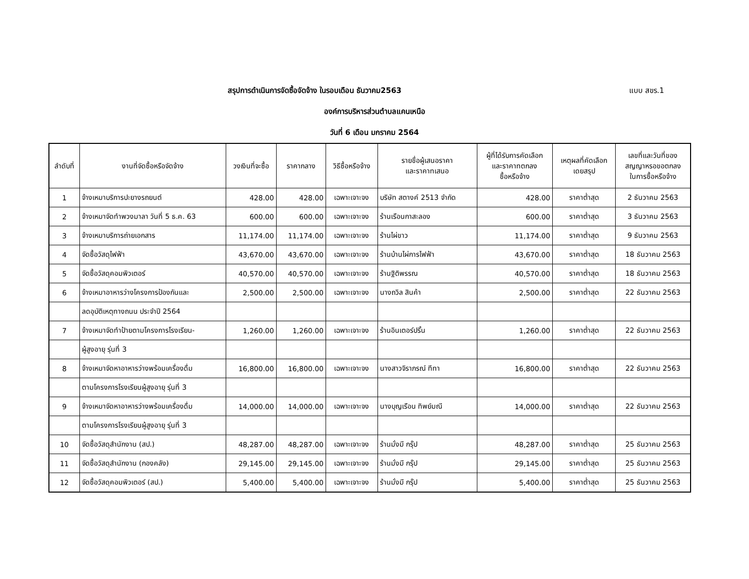สรุปการดำเนินการจัดซื้อจัดจ้าง ในรอบเดือน ธันวาคม2563 แบบ สขร.1
องค์การบริหารส่วนตำบลแคนเหนือ
วันที่ 6 เดือน มกราคม 2564
| ลำดับที่ | งานที่จัดซื้อหรือจัดจ้าง | วงเงินที่จะซื้อ | ราคากลาง | วิธีซื้อหรือจ้าง | รายชื่อผู้เสนอราคา และราคาทเสนอ | ผู้ที่ได้รับการคัดเลือก และราคาทตกลง ซื้อหรือจ้าง | เหตุผลที่คัดเลือก เดยสรุป | เลขที่และวันที่ของ สญญาหรอขอตกลง ในการซื้อหรือจ้าง |
| --- | --- | --- | --- | --- | --- | --- | --- | --- |
| 1 | จ้างเหมาบริการปะยางรถยนต์ | 428.00 | 428.00 | เฉพาะเจาะจง | บริษัท สตางค์ 2513 จำกัด | 428.00 | ราคาต่ำสุด | 2 ธันวาคม 2563 |
| 2 | จ้างเหมาจัดทำพวงมาลา วันที่ 5 ธ.ค. 63 | 600.00 | 600.00 | เฉพาะเจาะจง | ร้านเรือนกาสะลอง | 600.00 | ราคาต่ำสุด | 3 ธันวาคม 2563 |
| 3 | จ้างเหมาบริการถ่ายเอกสาร | 11,174.00 | 11,174.00 | เฉพาะเจาะจง | ร้านไผ่ขาว | 11,174.00 | ราคาต่ำสุด | 9 ธันวาคม 2563 |
| 4 | จัดซื้อวัสดุไฟฟ้า | 43,670.00 | 43,670.00 | เฉพาะเจาะจง | ร้านบ้านไผ่การไฟฟ้า | 43,670.00 | ราคาต่ำสุด | 18 ธันวาคม 2563 |
| 5 | จัดซื้อวัสดุคอมพิวเตอร์ | 40,570.00 | 40,570.00 | เฉพาะเจาะจง | ร้านฐิติพรรณ | 40,570.00 | ราคาต่ำสุด | 18 ธันวาคม 2563 |
| 6 | จ้างเหมาอาหารว่างโครงการป้องกันและ | 2,500.00 | 2,500.00 | เฉพาะเจาะจง | นางถวิล สินค้า | 2,500.00 | ราคาต่ำสุด | 22 ธันวาคม 2563 |
| | ลดอุบัติเหตุทางถนน ประจำปี 2564 | | | | | | | |
| 7 | จ้างเหมาจัดทำป้ายตามโครงการโรงเรียน- | 1,260.00 | 1,260.00 | เฉพาะเจาะจง | ร้านอินเตอร์ปริ้น | 1,260.00 | ราคาต่ำสุด | 22 ธันวาคม 2563 |
| | ผู้สูงอายุ รุ่นที่ 3 | | | | | | | |
| 8 | จ้างเหมาจัดหาอาหารว่างพร้อมเครื่องดื่ม | 16,800.00 | 16,800.00 | เฉพาะเจาะจง | นางสาวจิราภรณ์ ทีทา | 16,800.00 | ราคาต่ำสุด | 22 ธันวาคม 2563 |
| | ตามโครงการโรงเรียนผู้สูงอายุ รุ่นที่ 3 | | | | | | | |
| 9 | จ้างเหมาจัดหาอาหารว่างพร้อมเครื่องดื่ม | 14,000.00 | 14,000.00 | เฉพาะเจาะจง | นางบุญเรือน ทิพย์มณี | 14,000.00 | ราคาต่ำสุด | 22 ธันวาคม 2563 |
| | ตามโครงการโรงเรียนผู้สูงอายุ รุ่นที่ 3 | | | | | | | |
| 10 | จัดซื้อวัสดุสำนักงาน (สป.) | 48,287.00 | 48,287.00 | เฉพาะเจาะจง | ร้านมั่งมี กรุ๊ป | 48,287.00 | ราคาต่ำสุด | 25 ธันวาคม 2563 |
| 11 | จัดซื้อวัสดุสำนักงาน (กองคลัง) | 29,145.00 | 29,145.00 | เฉพาะเจาะจง | ร้านมั่งมี กรุ๊ป | 29,145.00 | ราคาต่ำสุด | 25 ธันวาคม 2563 |
| 12 | จัดซื้อวัสดุคอมพิวเตอร์ (สป.) | 5,400.00 | 5,400.00 | เฉพาะเจาะจง | ร้านมั่งมี กรุ๊ป | 5,400.00 | ราคาต่ำสุด | 25 ธันวาคม 2563 |